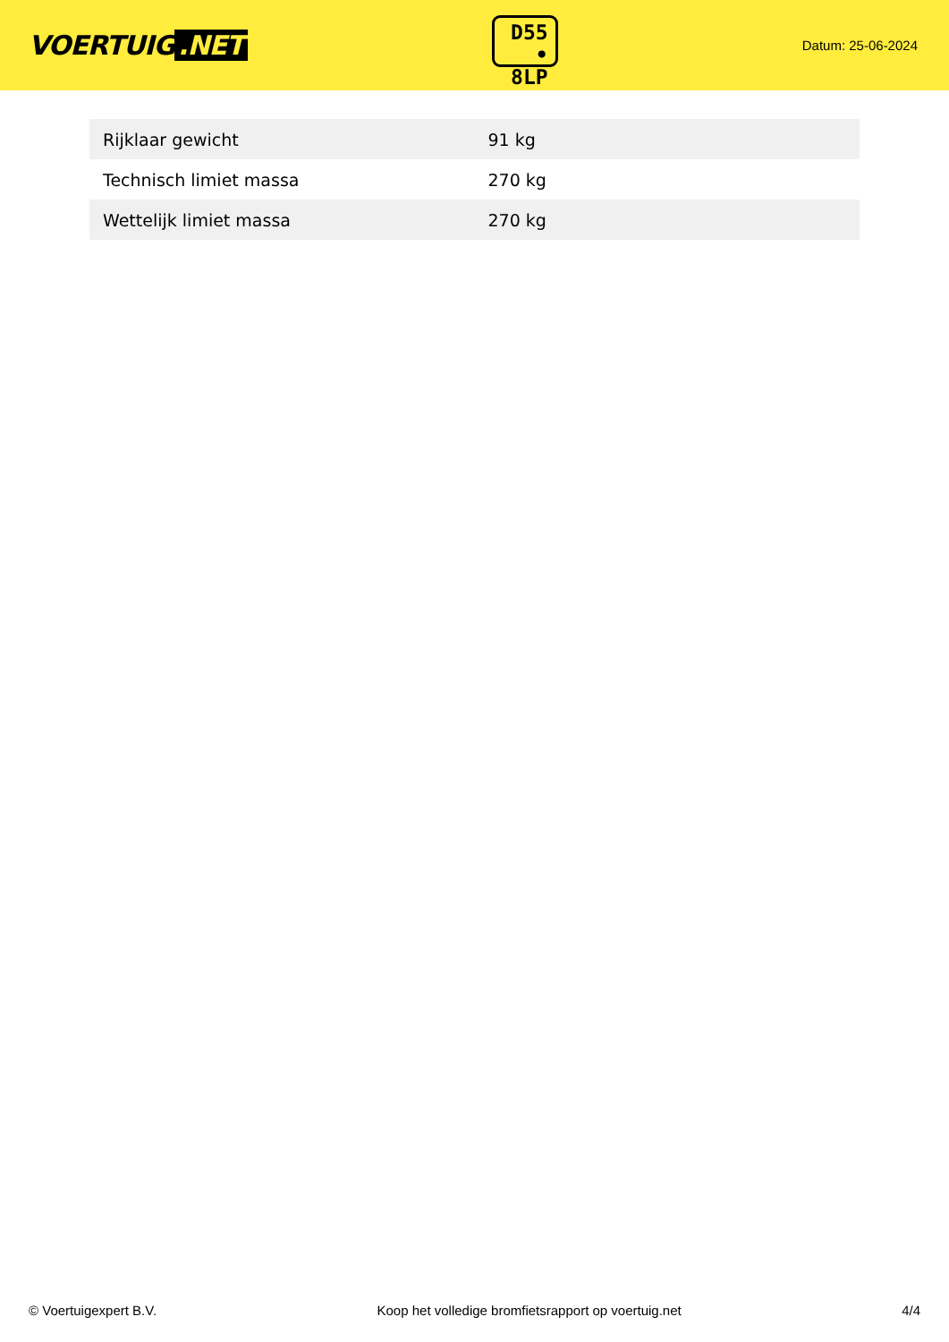VOERTUIG.NET
D55
• 8LP
Datum: 25-06-2024
| Rijklaar gewicht | 91 kg |
| Technisch limiet massa | 270 kg |
| Wettelijk limiet massa | 270 kg |
© Voertuigexpert B.V. Koop het volledige bromfietsrapport op voertuig.net 4/4